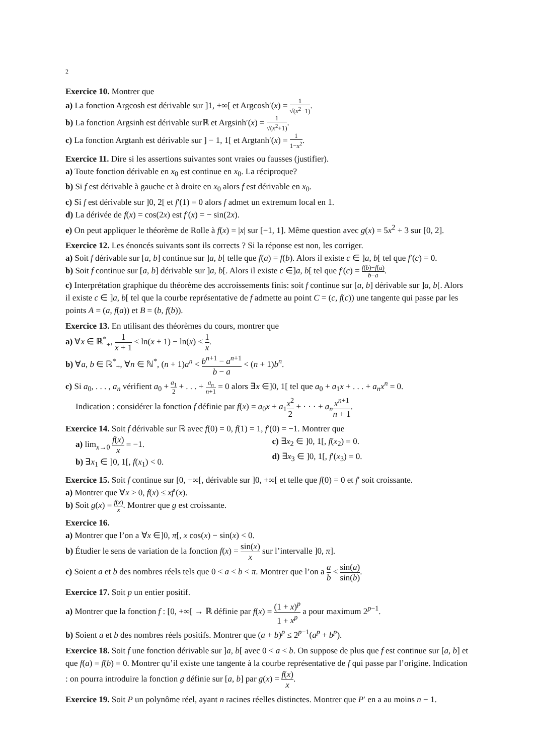2
Exercice 10. Montrer que
a) La fonction Argcosh est dérivable sur ]1, +∞[ et Argcosh′(x) = 1 √(x<sup>2</sup>−1).
b) La fonction Argsinh est dérivable surℝ et Argsinh′(x) = 1 √(x<sup>2</sup>+1).
c) La fonction Argtanh est dérivable sur ] − 1, 1[ et Argtanh′(x) = 1 1−x<sup>2</sup>.
Exercice 11. Dire si les assertions suivantes sont vraies ou fausses (justifier).
a) Toute fonction dérivable en x<sub>0</sub> est continue en x<sub>0</sub>. La réciproque?
b) Si f est dérivable à gauche et à droite en x<sub>0</sub> alors f est dérivable en x<sub>0</sub>.
c) Si f est dérivable sur ]0, 2[ et f′(1) = 0 alors f admet un extremum local en 1.
d) La dérivée de f(x) = cos(2x) est f′(x) = − sin(2x).
e) On peut appliquer le théorème de Rolle à f(x) = |x| sur [−1, 1]. Même question avec g(x) = 5x<sup>2</sup> + 3 sur [0, 2].
Exercice 12. Les énoncés suivants sont ils corrects ? Si la réponse est non, les corriger.
a) Soit f dérivable sur [a, b] continue sur ]a, b[ telle que f(a) = f(b). Alors il existe c ∈ ]a, b[ tel que f′(c) = 0.
b) Soit f continue sur [a, b] dérivable sur ]a, b[. Alors il existe c ∈]a, b[ tel que f′(c) = f(b)−f(a) b−a.
c) Interprétation graphique du théorème des accroissements finis: soit f continue sur [a, b] dérivable sur ]a, b[. Alors il existe c ∈ ]a, b[ tel que la courbe représentative de f admette au point C = (c, f(c)) une tangente qui passe par les points A = (a, f(a)) et B = (b, f(b)).
Exercice 13. En utilisant des théorèmes du cours, montrer que
a) ∀x ∈ ℝ<sup>*</sup><sub>+</sub>, 1 x + 1 < ln(x + 1) − ln(x) < 1 x.
b) ∀a, b ∈ ℝ<sup>*</sup><sub>+</sub>, ∀n ∈ ℕ<sup>*</sup>, (n + 1)a<sup>n</sup> < b<sup>n+1</sup> − a<sup>n+1</sup> b − a < (n + 1)b<sup>n</sup>.
c) Si a<sub>0</sub>, . . . , a<sub>n</sub> vérifient a<sub>0</sub> + a<sub>1</sub> 2 + . . . + a<sub>n</sub> n+1 = 0 alors ∃x ∈]0, 1[ tel que a<sub>0</sub> + a<sub>1</sub>x + . . . + a<sub>n</sub>x<sup>n</sup> = 0.
Indication : considérer la fonction f définie par f(x) = a<sub>0</sub>x + a<sub>1</sub>x<sup>2</sup> 2 + · · · + a<sub>n</sub> x<sup>n+1</sup> n + 1.
Exercice 14. Soit f dérivable sur ℝ avec f(0) = 0, f(1) = 1, f′(0) = −1. Montrer que
a) lim<sub>x→0</sub> f(x) x = −1.
b) ∃x<sub>1</sub> ∈ ]0, 1[, f(x<sub>1</sub>) < 0.
c) ∃x<sub>2</sub> ∈ ]0, 1[, f(x<sub>2</sub>) = 0.
d) ∃x<sub>3</sub> ∈ ]0, 1[, f′(x<sub>3</sub>) = 0.
Exercice 15. Soit f continue sur [0, +∞[, dérivable sur ]0, +∞[ et telle que f(0) = 0 et f′ soit croissante.
a) Montrer que ∀x > 0, f(x) ≤ xf′(x).
b) Soit g(x) = f(x) x. Montrer que g est croissante.
Exercice 16.
a) Montrer que l’on a ∀x ∈]0, π[, x cos(x) − sin(x) < 0.
b) Étudier le sens de variation de la fonction f(x) = sin(x) x sur l’intervalle ]0, π].
c) Soient a et b des nombres réels tels que 0 < a < b < π. Montrer que l’on a a b < sin(a) sin(b).
Exercice 17. Soit p un entier positif.
a) Montrer que la fonction f : [0, +∞[ → ℝ définie par f(x) = (1 + x)<sup>p</sup> 1 + x<sup>p</sup> a pour maximum 2<sup>p−1</sup>.
b) Soient a et b des nombres réels positifs. Montrer que (a + b)<sup>p</sup> ≤ 2<sup>p−1</sup>(a<sup>p</sup> + b<sup>p</sup>).
Exercice 18. Soit f une fonction dérivable sur ]a, b[ avec 0 < a < b. On suppose de plus que f est continue sur [a, b] et que f(a) = f(b) = 0. Montrer qu’il existe une tangente à la courbe représentative de f qui passe par l’origine. Indication : on pourra introduire la fonction g définie sur [a, b] par g(x) = f(x) x.
Exercice 19. Soit P un polynôme réel, ayant n racines réelles distinctes. Montrer que P′ en a au moins n − 1.